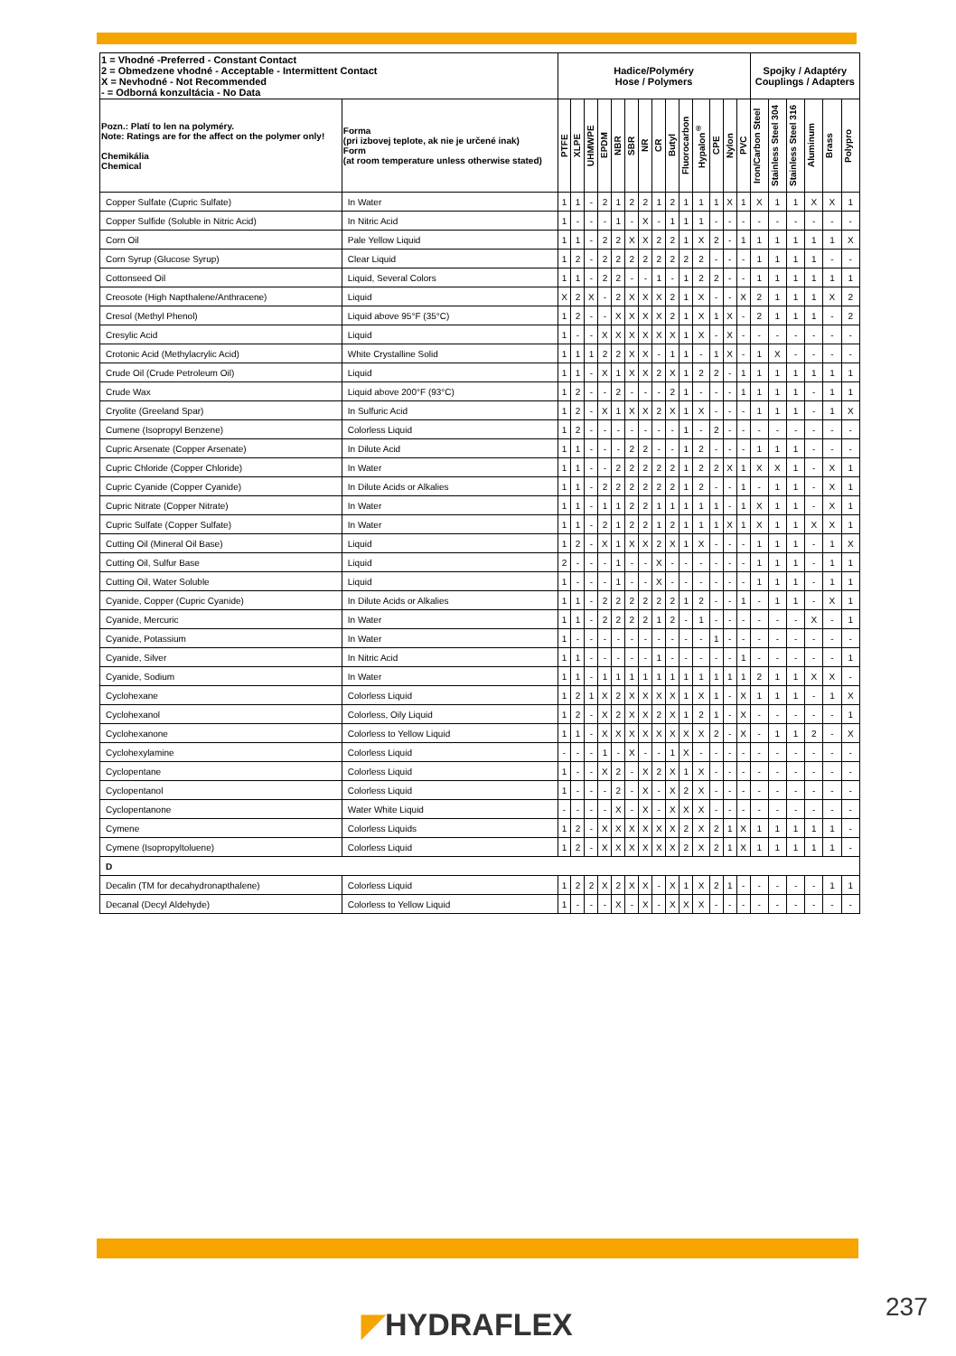| 1 = Vhodné -Preferred - Constant Contact 2 = Obmedzene vhodné - Acceptable - Intermittent Contact X = Nevhodné - Not Recommended - = Odborná konzultácia - No Data | | Hadice/Polyméry Hose / Polymers | | | | | | | | | | | | | | Spojky / Adaptéry Couplings / Adapters | | | | | |
| --- | --- | --- | --- | --- | --- | --- | --- | --- | --- | --- | --- | --- | --- | --- | --- | --- | --- | --- | --- | --- | --- |
| Pozn.: Platí to len na polyméry. Note: Ratings are for the affect on the polymer only! Chemikália Chemical | Forma (pri izbovej teplote, ak nie je určené inak) Form (at room temperature unless otherwise stated) | PTFE | XLPE | UHMWPE | EPDM | NBR | SBR | NR | CR | Butyl | Fluorocarbon | Hypalon<sup>®</sup> | CPE | Nylon | PVC | Iron/Carbon Steel | Stainless Steel 304 | Stainless Steel 316 | Aluminum | Brass | Polypro |
| Copper Sulfate (Cupric Sulfate) | In Water | 1 | 1 | - | 2 | 1 | 2 | 2 | 1 | 2 | 1 | 1 | 1 | X | 1 | X | 1 | 1 | X | X | 1 |
| Copper Sulfide (Soluble in Nitric Acid) | In Nitric Acid | 1 | - | - | - | 1 | - | X | - | 1 | 1 | 1 | - | - | - | - | - | - | - | - | - |
| Corn Oil | Pale Yellow Liquid | 1 | 1 | - | 2 | 2 | X | X | 2 | 2 | 1 | X | 2 | - | 1 | 1 | 1 | 1 | 1 | 1 | X |
| Corn Syrup (Glucose Syrup) | Clear Liquid | 1 | 2 | - | 2 | 2 | 2 | 2 | 2 | 2 | 2 | 2 | - | - | - | 1 | 1 | 1 | 1 | - | - |
| Cottonseed Oil | Liquid, Several Colors | 1 | 1 | - | 2 | 2 | - | - | 1 | - | 1 | 2 | 2 | - | - | 1 | 1 | 1 | 1 | 1 | 1 |
| Creosote (High Napthalene/Anthracene) | Liquid | X | 2 | X | - | 2 | X | X | X | 2 | 1 | X | - | - | X | 2 | 1 | 1 | 1 | X | 2 |
| Cresol (Methyl Phenol) | Liquid above 95°F (35°C) | 1 | 2 | - | - | X | X | X | X | 2 | 1 | X | 1 | X | - | 2 | 1 | 1 | 1 | - | 2 |
| Cresylic Acid | Liquid | 1 | - | - | X | X | X | X | X | X | 1 | X | - | X | - | - | - | - | - | - | - |
| Crotonic Acid (Methylacrylic Acid) | White Crystalline Solid | 1 | 1 | 1 | 2 | 2 | X | X | - | 1 | 1 | - | 1 | X | - | 1 | X | - | - | - | - |
| Crude Oil (Crude Petroleum Oil) | Liquid | 1 | 1 | - | X | 1 | X | X | 2 | X | 1 | 2 | 2 | - | 1 | 1 | 1 | 1 | 1 | 1 | 1 |
| Crude Wax | Liquid above 200°F (93°C) | 1 | 2 | - | - | 2 | - | - | - | 2 | 1 | - | - | - | 1 | 1 | 1 | 1 | - | 1 | 1 |
| Cryolite (Greeland Spar) | In Sulfuric Acid | 1 | 2 | - | X | 1 | X | X | 2 | X | 1 | X | - | - | - | 1 | 1 | 1 | - | 1 | X |
| Cumene (Isopropyl Benzene) | Colorless Liquid | 1 | 2 | - | - | - | - | - | - | - | 1 | - | 2 | - | - | - | - | - | - | - | - |
| Cupric Arsenate (Copper Arsenate) | In Dilute Acid | 1 | 1 | - | - | - | 2 | 2 | - | - | 1 | 2 | - | - | - | 1 | 1 | 1 | - | - | - |
| Cupric Chloride (Copper Chloride) | In Water | 1 | 1 | - | - | 2 | 2 | 2 | 2 | 2 | 1 | 2 | 2 | X | 1 | X | X | 1 | - | X | 1 |
| Cupric Cyanide (Copper Cyanide) | In Dilute Acids or Alkalies | 1 | 1 | - | 2 | 2 | 2 | 2 | 2 | 2 | 1 | 2 | - | - | 1 | - | 1 | 1 | - | X | 1 |
| Cupric Nitrate (Copper Nitrate) | In Water | 1 | 1 | - | 1 | 1 | 2 | 2 | 1 | 1 | 1 | 1 | 1 | - | 1 | X | 1 | 1 | - | X | 1 |
| Cupric Sulfate (Copper Sulfate) | In Water | 1 | 1 | - | 2 | 1 | 2 | 2 | 1 | 2 | 1 | 1 | 1 | X | 1 | X | 1 | 1 | X | X | 1 |
| Cutting Oil (Mineral Oil Base) | Liquid | 1 | 2 | - | X | 1 | X | X | 2 | X | 1 | X | - | - | - | 1 | 1 | 1 | - | 1 | X |
| Cutting Oil, Sulfur Base | Liquid | 2 | - | - | - | 1 | - | - | X | - | - | - | - | - | - | 1 | 1 | 1 | - | 1 | 1 |
| Cutting Oil, Water Soluble | Liquid | 1 | - | - | - | 1 | - | - | X | - | - | - | - | - | - | 1 | 1 | 1 | - | 1 | 1 |
| Cyanide, Copper (Cupric Cyanide) | In Dilute Acids or Alkalies | 1 | 1 | - | 2 | 2 | 2 | 2 | 2 | 2 | 1 | 2 | - | - | 1 | - | 1 | 1 | - | X | 1 |
| Cyanide, Mercuric | In Water | 1 | 1 | - | 2 | 2 | 2 | 2 | 1 | 2 | - | 1 | - | - | - | - | - | - | X | - | 1 |
| Cyanide, Potassium | In Water | 1 | - | - | - | - | - | - | - | - | - | - | 1 | - | - | - | - | - | - | - | - |
| Cyanide, Silver | In Nitric Acid | 1 | 1 | - | - | - | - | - | 1 | - | - | - | - | - | 1 | - | - | - | - | - | 1 |
| Cyanide, Sodium | In Water | 1 | 1 | - | 1 | 1 | 1 | 1 | 1 | 1 | 1 | 1 | 1 | 1 | 1 | 2 | 1 | 1 | X | X | - |
| Cyclohexane | Colorless Liquid | 1 | 2 | 1 | X | 2 | X | X | X | X | 1 | X | 1 | - | X | 1 | 1 | 1 | - | 1 | X |
| Cyclohexanol | Colorless, Oily Liquid | 1 | 2 | - | X | 2 | X | X | 2 | X | 1 | 2 | 1 | - | X | - | - | - | - | - | 1 |
| Cyclohexanone | Colorless to Yellow Liquid | 1 | 1 | - | X | X | X | X | X | X | X | X | 2 | - | X | - | 1 | 1 | 2 | - | X |
| Cyclohexylamine | Colorless Liquid | - | - | - | 1 | - | X | - | - | 1 | X | - | - | - | - | - | - | - | - | - | - |
| Cyclopentane | Colorless Liquid | 1 | - | - | X | 2 | - | X | 2 | X | 1 | X | - | - | - | - | - | - | - | - | - |
| Cyclopentanol | Colorless Liquid | 1 | - | - | - | 2 | - | X | - | X | 2 | X | - | - | - | - | - | - | - | - | - |
| Cyclopentanone | Water White Liquid | - | - | - | - | X | - | X | - | X | X | X | - | - | - | - | - | - | - | - | - |
| Cymene | Colorless Liquids | 1 | 2 | - | X | X | X | X | X | X | 2 | X | 2 | 1 | X | 1 | 1 | 1 | 1 | 1 | - |
| Cymene (Isopropyltoluene) | Colorless Liquid | 1 | 2 | - | X | X | X | X | X | X | 2 | X | 2 | 1 | X | 1 | 1 | 1 | 1 | 1 | - |
| D | | | | | | | | | | | | | | | | | | | | | |
| Decalin (TM for decahydronapthalene) | Colorless Liquid | 1 | 2 | 2 | X | 2 | X | X | - | X | 1 | X | 2 | 1 | - | - | - | - | - | 1 | 1 |
| Decanal (Decyl Aldehyde) | Colorless to Yellow Liquid | 1 | - | - | - | X | - | X | - | X | X | X | - | - | - | - | - | - | - | - | - |
◤HYDRAFLEX 237